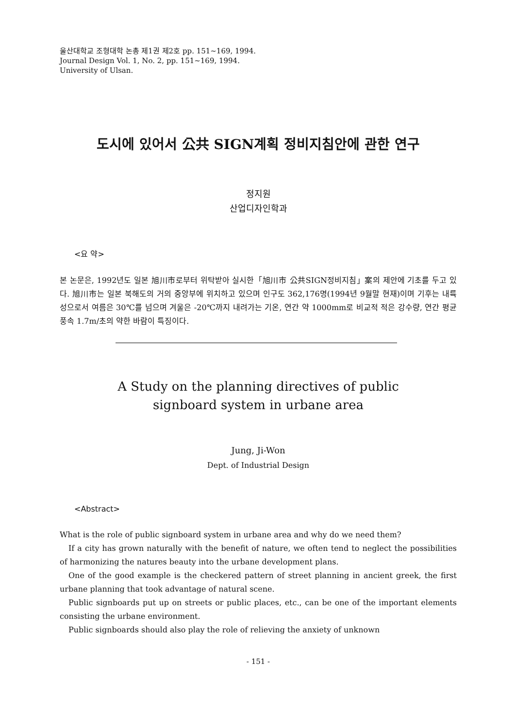울산대학교 조형대학 논총 제1권 제2호 pp. 151~169, 1994.
Journal Design Vol. 1, No. 2, pp. 151~169, 1994.
University of Ulsan.
도시에 있어서 公共 SIGN계획 정비지침안에 관한 연구
정지원
산업디자인학과
<요 약>
본 논문은, 1992년도 일본 旭川市로부터 위탁받아 실시한「旭川市 公共SIGN정비지침」案의 제안에 기초를 두고 있다. 旭川市는 일본 북해도의 거의 중앙부에 위치하고 있으며 인구도 362,176명(1994년 9월말 현재)이며 기후는 내륙성으로서 여름은 30℃를 넘으며 겨울은 -20℃까지 내려가는 기온, 연간 약 1000mm로 비교적 적은 강수량, 연간 평균풍속 1.7m/초의 약한 바람이 특징이다.
A Study on the planning directives of public
signboard system in urbane area
Jung, Ji-Won
Dept. of Industrial Design
<Abstract>
What is the role of public signboard system in urbane area and why do we need them?
If a city has grown naturally with the benefit of nature, we often tend to neglect the possibilities of harmonizing the natures beauty into the urbane development plans.
One of the good example is the checkered pattern of street planning in ancient greek, the first urbane planning that took advantage of natural scene.
Public signboards put up on streets or public places, etc., can be one of the important elements consisting the urbane environment.
Public signboards should also play the role of relieving the anxiety of unknown
- 151 -